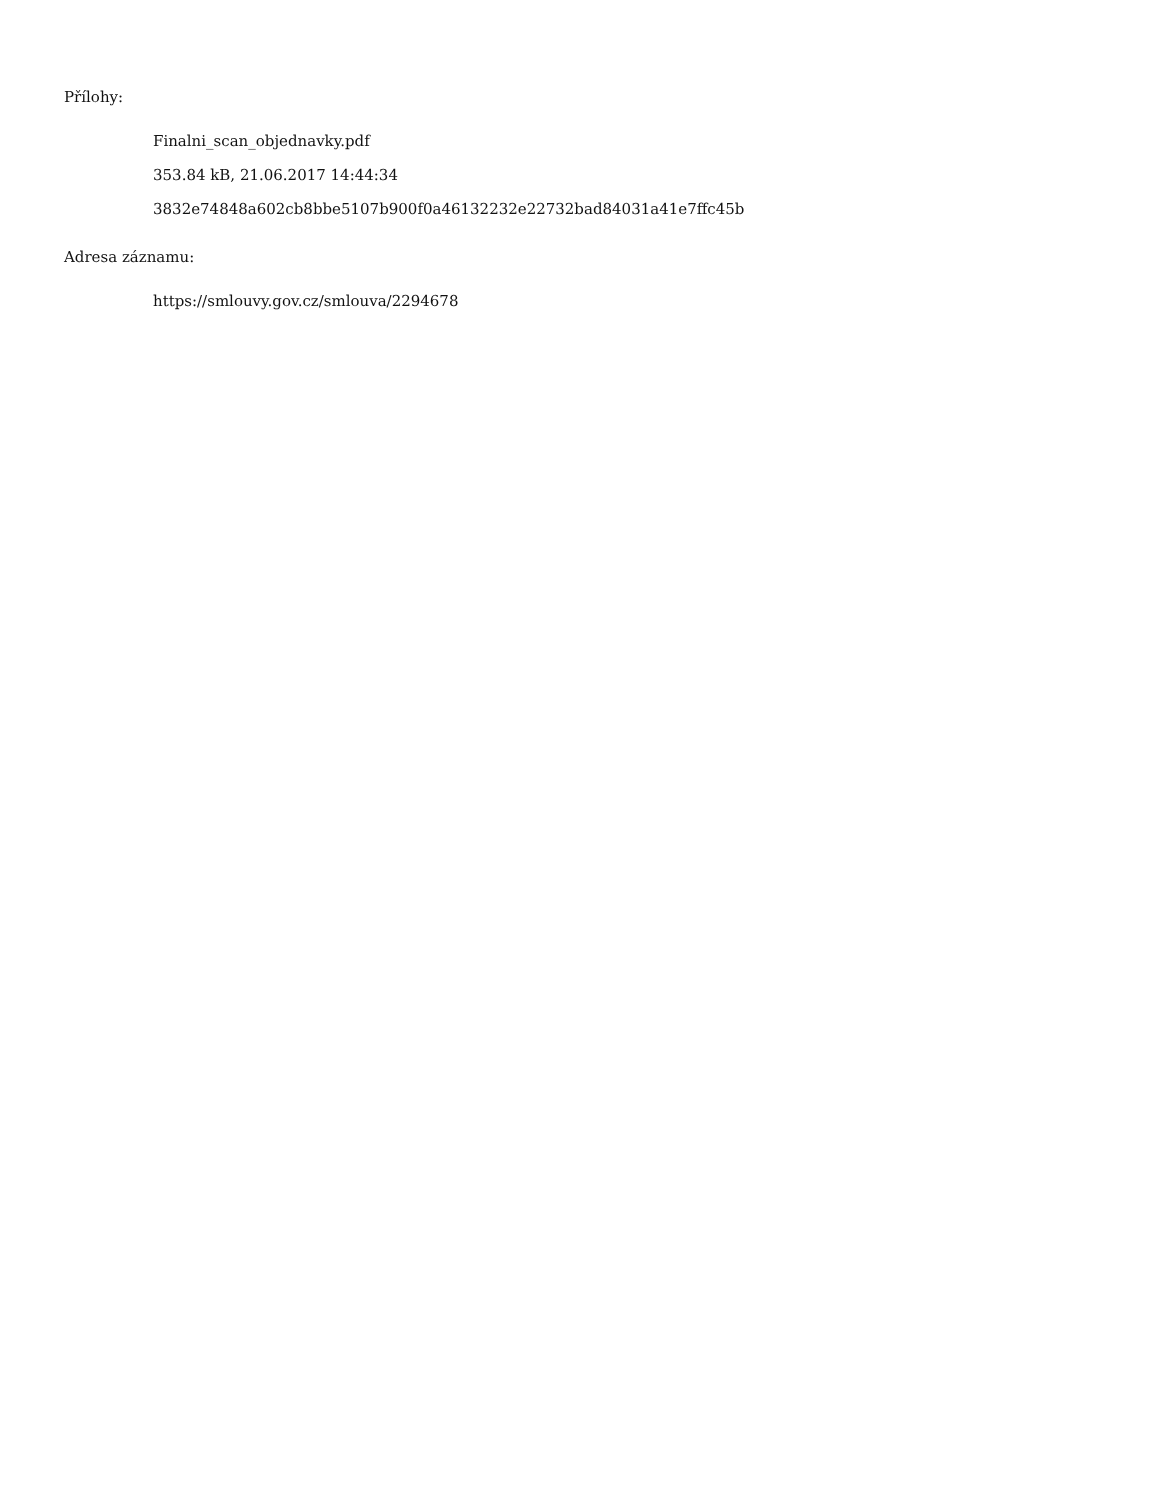Přílohy:
Finalni_scan_objednavky.pdf
353.84 kB, 21.06.2017 14:44:34
3832e74848a602cb8bbe5107b900f0a46132232e22732bad84031a41e7ffc45b
Adresa záznamu:
https://smlouvy.gov.cz/smlouva/2294678